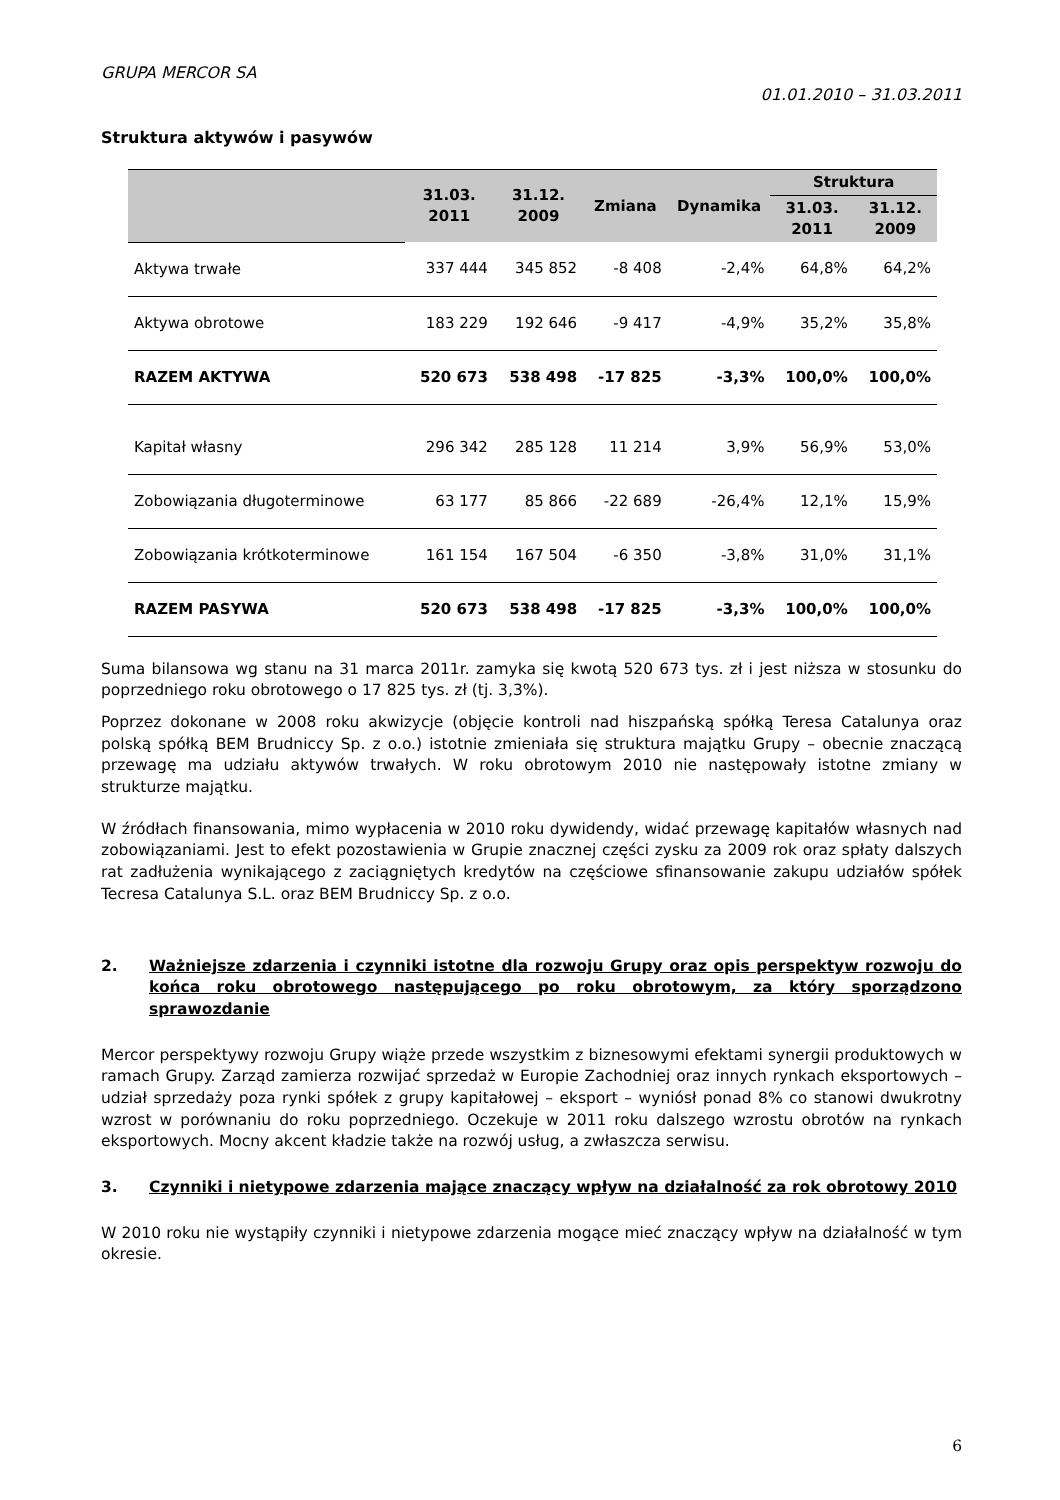GRUPA MERCOR SA
01.01.2010 – 31.03.2011
Struktura aktywów i pasywów
| | 31.03. 2011 | 31.12. 2009 | Zmiana | Dynamika | Struktura | |
| --- | --- | --- | --- | --- | --- | --- |
| | | | | | 31.03. 2011 | 31.12. 2009 |
| Aktywa trwałe | 337 444 | 345 852 | -8 408 | -2,4% | 64,8% | 64,2% |
| Aktywa obrotowe | 183 229 | 192 646 | -9 417 | -4,9% | 35,2% | 35,8% |
| RAZEM AKTYWA | 520 673 | 538 498 | -17 825 | -3,3% | 100,0% | 100,0% |
| Kapitał własny | 296 342 | 285 128 | 11 214 | 3,9% | 56,9% | 53,0% |
| Zobowiązania długoterminowe | 63 177 | 85 866 | -22 689 | -26,4% | 12,1% | 15,9% |
| Zobowiązania krótkoterminowe | 161 154 | 167 504 | -6 350 | -3,8% | 31,0% | 31,1% |
| RAZEM PASYWA | 520 673 | 538 498 | -17 825 | -3,3% | 100,0% | 100,0% |
Suma bilansowa wg stanu na 31 marca 2011r. zamyka się kwotą 520 673 tys. zł i jest niższa w stosunku do poprzedniego roku obrotowego o 17 825 tys. zł (tj. 3,3%).
Poprzez dokonane w 2008 roku akwizycje (objęcie kontroli nad hiszpańską spółką Teresa Catalunya oraz polską spółką BEM Brudniccy Sp. z o.o.) istotnie zmieniała się struktura majątku Grupy – obecnie znaczącą przewagę ma udziału aktywów trwałych. W roku obrotowym 2010 nie następowały istotne zmiany w strukturze majątku.
W źródłach finansowania, mimo wypłacenia w 2010 roku dywidendy, widać przewagę kapitałów własnych nad zobowiązaniami. Jest to efekt pozostawienia w Grupie znacznej części zysku za 2009 rok oraz spłaty dalszych rat zadłużenia wynikającego z zaciągniętych kredytów na częściowe sfinansowanie zakupu udziałów spółek Tecresa Catalunya S.L. oraz BEM Brudniccy Sp. z o.o.
2. Ważniejsze zdarzenia i czynniki istotne dla rozwoju Grupy oraz opis perspektyw rozwoju do końca roku obrotowego następującego po roku obrotowym, za który sporządzono sprawozdanie
Mercor perspektywy rozwoju Grupy wiąże przede wszystkim z biznesowymi efektami synergii produktowych w ramach Grupy. Zarząd zamierza rozwijać sprzedaż w Europie Zachodniej oraz innych rynkach eksportowych – udział sprzedaży poza rynki spółek z grupy kapitałowej – eksport – wyniósł ponad 8% co stanowi dwukrotny wzrost w porównaniu do roku poprzedniego. Oczekuje w 2011 roku dalszego wzrostu obrotów na rynkach eksportowych. Mocny akcent kładzie także na rozwój usług, a zwłaszcza serwisu.
3. Czynniki i nietypowe zdarzenia mające znaczący wpływ na działalność za rok obrotowy 2010
W 2010 roku nie wystąpiły czynniki i nietypowe zdarzenia mogące mieć znaczący wpływ na działalność w tym okresie.
6